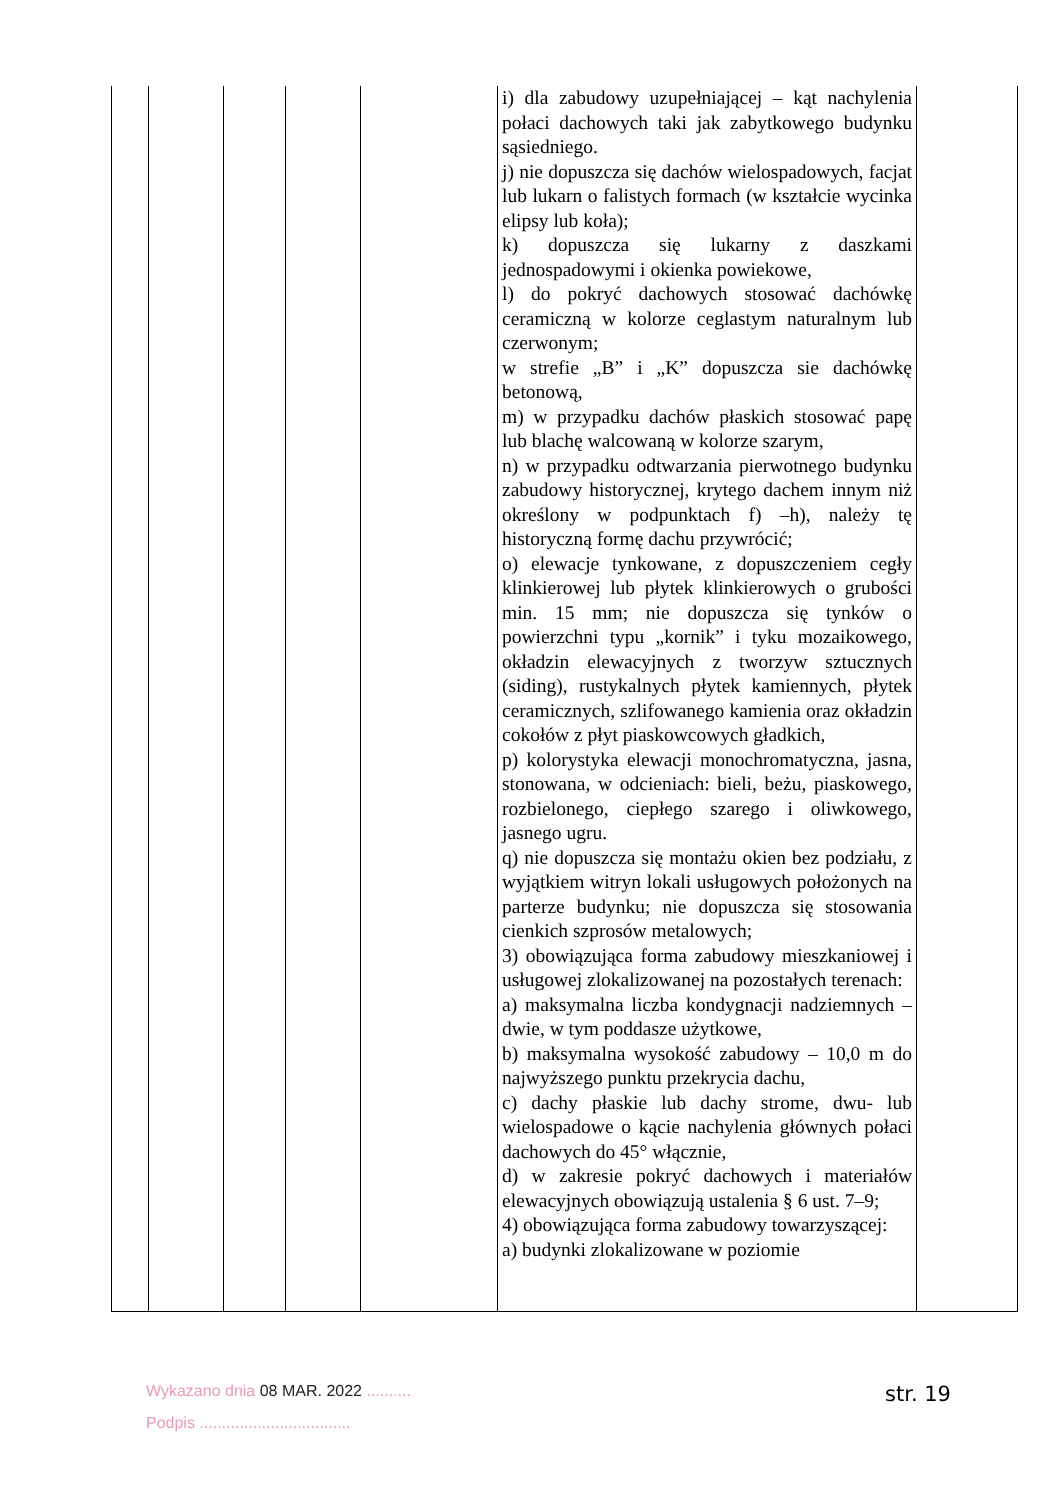| | | | | | i) dla zabudowy uzupełniającej – kąt nachylenia połaci dachowych taki jak zabytkowego budynku sąsiedniego. j) nie dopuszcza się dachów wielospadowych, facjat lub lukarn o falistych formach (w kształcie wycinka elipsy lub koła); k) dopuszcza się lukarny z daszkami jednospadowymi i okienka powiekowe, l) do pokryć dachowych stosować dachówkę ceramiczną w kolorze ceglastym naturalnym lub czerwonym; w strefie „B” i „K” dopuszcza sie dachówkę betonową, m) w przypadku dachów płaskich stosować papę lub blachę walcowaną w kolorze szarym, n) w przypadku odtwarzania pierwotnego budynku zabudowy historycznej, krytego dachem innym niż określony w podpunktach f) –h), należy tę historyczną formę dachu przywrócić; o) elewacje tynkowane, z dopuszczeniem cegły klinkierowej lub płytek klinkierowych o grubości min. 15 mm; nie dopuszcza się tynków o powierzchni typu „kornik” i tyku mozaikowego, okładzin elewacyjnych z tworzyw sztucznych (siding), rustykalnych płytek kamiennych, płytek ceramicznych, szlifowanego kamienia oraz okładzin cokołów z płyt piaskowcowych gładkich, p) kolorystyka elewacji monochromatyczna, jasna, stonowana, w odcieniach: bieli, beżu, piaskowego, rozbielonego, ciepłego szarego i oliwkowego, jasnego ugru. q) nie dopuszcza się montażu okien bez podziału, z wyjątkiem witryn lokali usługowych położonych na parterze budynku; nie dopuszcza się stosowania cienkich szprosów metalowych; 3) obowiązująca forma zabudowy mieszkaniowej i usługowej zlokalizowanej na pozostałych terenach: a) maksymalna liczba kondygnacji nadziemnych – dwie, w tym poddasze użytkowe, b) maksymalna wysokość zabudowy – 10,0 m do najwyższego punktu przekrycia dachu, c) dachy płaskie lub dachy strome, dwu- lub wielospadowe o kącie nachylenia głównych połaci dachowych do 45° włącznie, d) w zakresie pokryć dachowych i materiałów elewacyjnych obowiązują ustalenia § 6 ust. 7–9; 4) obowiązująca forma zabudowy towarzyszącej: a) budynki zlokalizowane w poziomie | |
Wykazano dnia 08 MAR. 2022 ..........
Podpis ..................................
str. 19